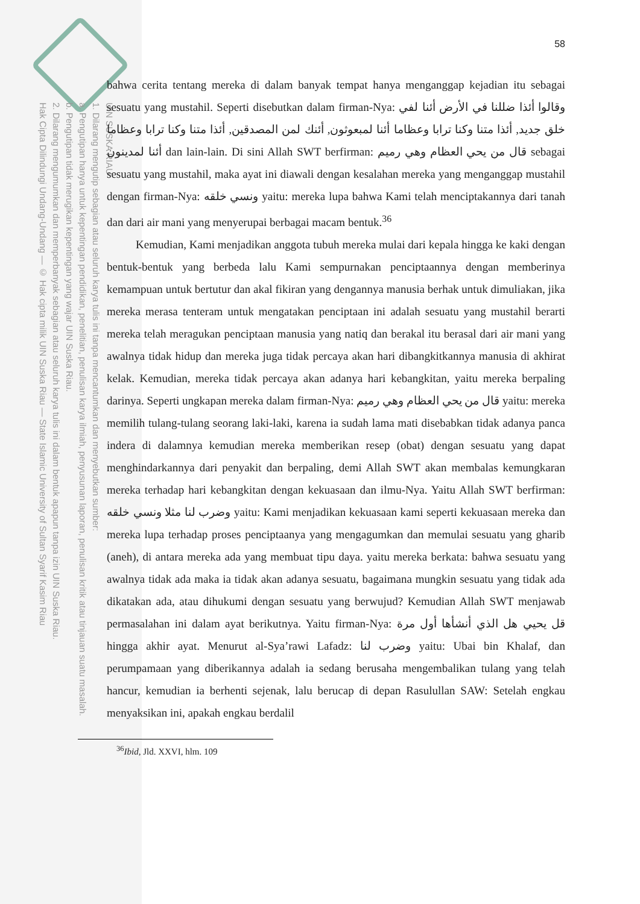UIN SUSKA RIAU
1. Dilarang mengutip sebagian atau seluruh karya tulis ini tanpa mencantumkan dan menyebutkan sumber:
a. Pengutipan hanya untuk kepentingan pendidikan, penelitian, penulisan karya ilmiah, penyusunan laporan, penulisan kritik atau tinjauan suatu masalah.
b. Pengutipan tidak merugikan kepentingan yang wajar UIN Suska Riau.
2. Dilarang mengumumkan dan memperbanyak sebagian atau seluruh karya tulis ini dalam bentuk apapun tanpa izin UIN Suska Riau.
Hak Cipta Dilindungi Undang-Undang — © Hak cipta milik UIN Suska Riau — State Islamic University of Sultan Syarif Kasim Riau
58
bahwa cerita tentang mereka di dalam banyak tempat hanya menganggap kejadian itu sebagai sesuatu yang mustahil. Seperti disebutkan dalam firman-Nya: وقالوا أئذا ضللنا في الأرض أئنا لفي خلق جديد, أئذا متنا وكنا ترابا وعظاما أئنا لمبعوثون, أئنك لمن المصدقين, أئذا متنا وكنا ترابا وعظاما أئنا لمدينون dan lain-lain. Di sini Allah SWT berfirman: قال من يحي العظام وهي رميم sebagai sesuatu yang mustahil, maka ayat ini diawali dengan kesalahan mereka yang menganggap mustahil dengan firman-Nya: ونسي خلقه yaitu: mereka lupa bahwa Kami telah menciptakannya dari tanah dan dari air mani yang menyerupai berbagai macam bentuk.<sup>36</sup>
Kemudian, Kami menjadikan anggota tubuh mereka mulai dari kepala hingga ke kaki dengan bentuk-bentuk yang berbeda lalu Kami sempurnakan penciptaannya dengan memberinya kemampuan untuk bertutur dan akal fikiran yang dengannya manusia berhak untuk dimuliakan, jika mereka merasa tenteram untuk mengatakan penciptaan ini adalah sesuatu yang mustahil berarti mereka telah meragukan penciptaan manusia yang natiq dan berakal itu berasal dari air mani yang awalnya tidak hidup dan mereka juga tidak percaya akan hari dibangkitkannya manusia di akhirat kelak. Kemudian, mereka tidak percaya akan adanya hari kebangkitan, yaitu mereka berpaling darinya. Seperti ungkapan mereka dalam firman-Nya: قال من يحي العظام وهي رميم yaitu: mereka memilih tulang-tulang seorang laki-laki, karena ia sudah lama mati disebabkan tidak adanya panca indera di dalamnya kemudian mereka memberikan resep (obat) dengan sesuatu yang dapat menghindarkannya dari penyakit dan berpaling, demi Allah SWT akan membalas kemungkaran mereka terhadap hari kebangkitan dengan kekuasaan dan ilmu-Nya. Yaitu Allah SWT berfirman: وضرب لنا مثلا ونسي خلقه yaitu: Kami menjadikan kekuasaan kami seperti kekuasaan mereka dan mereka lupa terhadap proses penciptaanya yang mengagumkan dan memulai sesuatu yang gharib (aneh), di antara mereka ada yang membuat tipu daya. yaitu mereka berkata: bahwa sesuatu yang awalnya tidak ada maka ia tidak akan adanya sesuatu, bagaimana mungkin sesuatu yang tidak ada dikatakan ada, atau dihukumi dengan sesuatu yang berwujud? Kemudian Allah SWT menjawab permasalahan ini dalam ayat berikutnya. Yaitu firman-Nya: قل يحيي هل الذي أنشأها أول مرة hingga akhir ayat. Menurut al-Sya’rawi Lafadz: وضرب لنا yaitu: Ubai bin Khalaf, dan perumpamaan yang diberikannya adalah ia sedang berusaha mengembalikan tulang yang telah hancur, kemudian ia berhenti sejenak, lalu berucap di depan Rasulullan SAW: Setelah engkau menyaksikan ini, apakah engkau berdalil
<sup>36</sup> Ibid, Jld. XXVI, hlm. 109